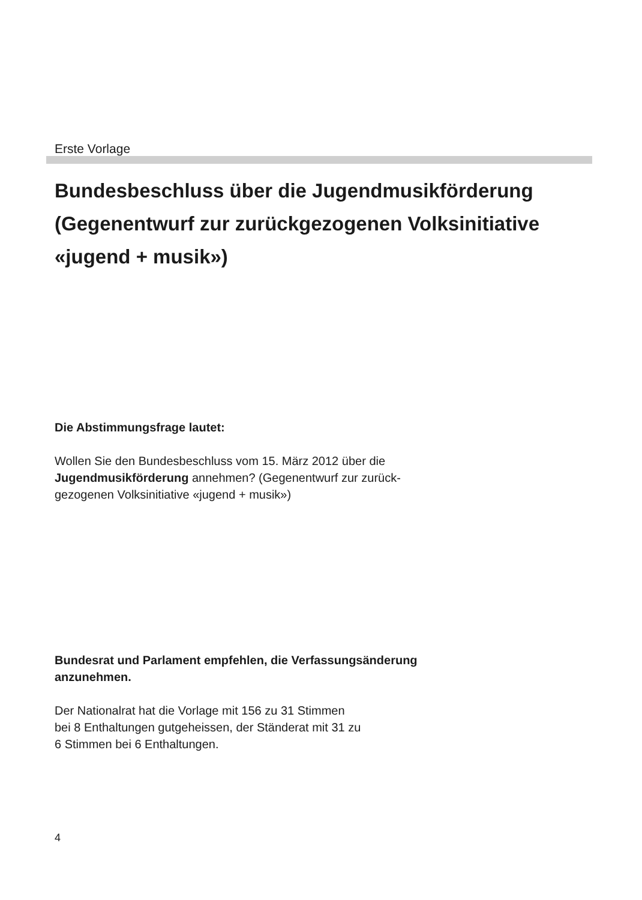Erste Vorlage
Bundesbeschluss über die Jugendmusikförderung (Gegenentwurf zur zurückgezogenen Volksinitiative «jugend + musik»)
Die Abstimmungsfrage lautet:
Wollen Sie den Bundesbeschluss vom 15. März 2012 über die Jugendmusikförderung annehmen? (Gegenentwurf zur zurück-
gezogenen Volksinitiative «jugend + musik»)
Bundesrat und Parlament empfehlen, die Verfassungsänderung anzunehmen.
Der Nationalrat hat die Vorlage mit 156 zu 31 Stimmen
bei 8 Enthaltungen gutgeheissen, der Ständerat mit 31 zu
6 Stimmen bei 6 Enthaltungen.
4